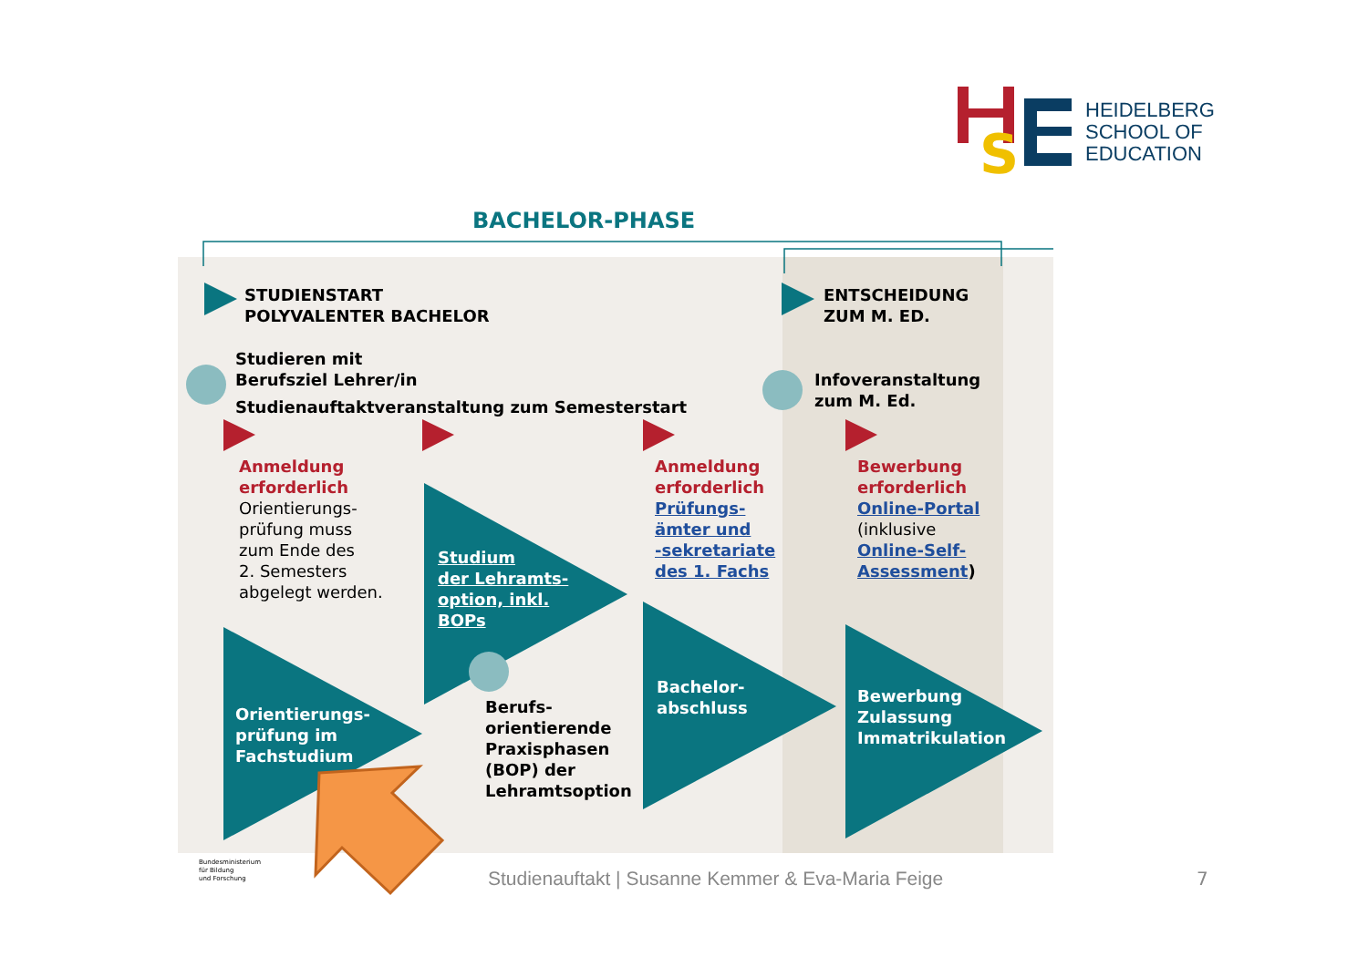S
HEIDELBERG
SCHOOL OF
EDUCATION
BACHELOR-PHASE
STUDIENSTART
POLYVALENTER BACHELOR
ENTSCHEIDUNG
ZUM M. ED.
Studieren mit
Berufsziel Lehrer/in
Studienauftaktveranstaltung zum Semesterstart
Infoveranstaltung
zum M. Ed.
Anmeldung
erforderlich
Orientierungs-
prüfung muss
zum Ende des
2. Semesters
abgelegt werden.
Studium
der Lehramts-
option, inkl.
BOPs
Anmeldung
erforderlich
Prüfungs-
ämter und
-sekretariate
des 1. Fachs
Bewerbung
erforderlich
Online-Portal
(inklusive
Online-Self-
Assessment)
Orientierungs-
prüfung im
Fachstudium
Berufs-
orientierende
Praxisphasen
(BOP) der
Lehramtsoption
Bachelor-
abschluss
Bewerbung
Zulassung
Immatrikulation
Bundesministerium
für Bildung
und Forschung
Studienauftakt | Susanne Kemmer & Eva-Maria Feige
7